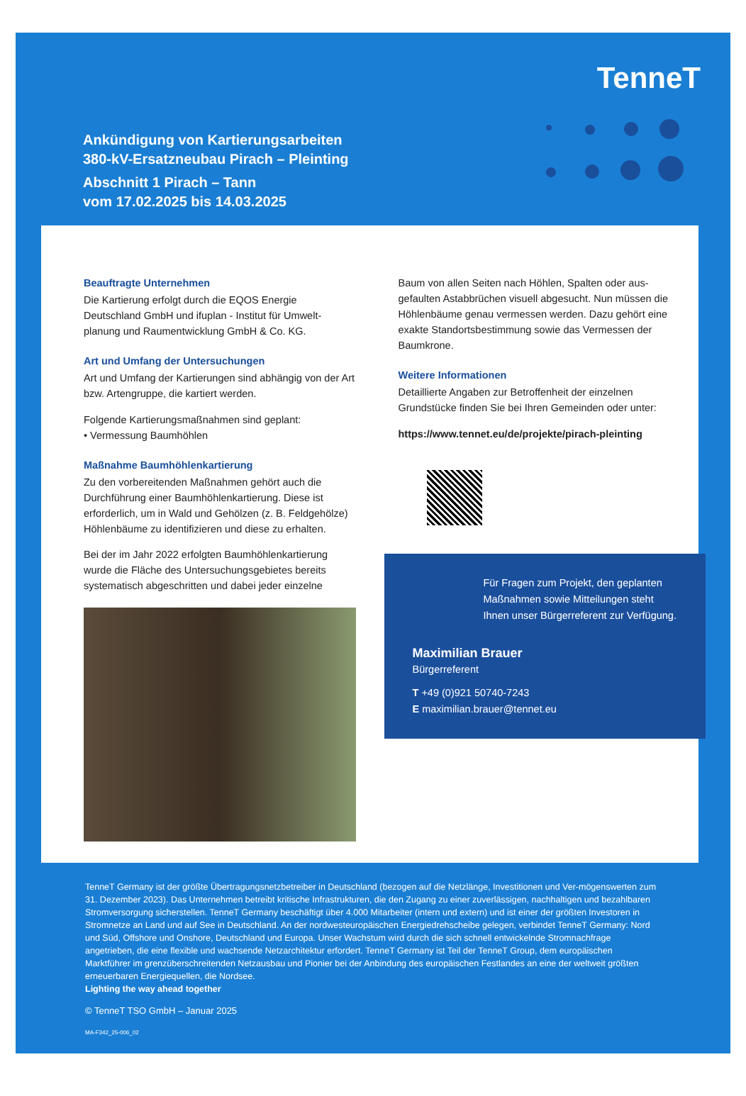TenneT
Ankündigung von Kartierungsarbeiten
380-kV-Ersatzneubau Pirach – Pleinting
Abschnitt 1 Pirach – Tann
vom 17.02.2025 bis 14.03.2025
Beauftragte Unternehmen
Die Kartierung erfolgt durch die EQOS Energie Deutschland GmbH und ifuplan - Institut für Umwelt-planung und Raumentwicklung GmbH & Co. KG.
Art und Umfang der Untersuchungen
Art und Umfang der Kartierungen sind abhängig von der Art bzw. Artengruppe, die kartiert werden.
Folgende Kartierungsmaßnahmen sind geplant:
• Vermessung Baumhöhlen
Maßnahme Baumhöhlenkartierung
Zu den vorbereitenden Maßnahmen gehört auch die Durchführung einer Baumhöhlenkartierung. Diese ist erforderlich, um in Wald und Gehölzen (z. B. Feldgehölze) Höhlenbäume zu identifizieren und diese zu erhalten.
Bei der im Jahr 2022 erfolgten Baumhöhlenkartierung wurde die Fläche des Untersuchungsgebietes bereits systematisch abgeschritten und dabei jeder einzelne
Baum von allen Seiten nach Höhlen, Spalten oder aus-gefaulten Astabbrüchen visuell abgesucht. Nun müssen die Höhlenbäume genau vermessen werden. Dazu gehört eine exakte Standortsbestimmung sowie das Vermessen der Baumkrone.
Weitere Informationen
Detaillierte Angaben zur Betroffenheit der einzelnen Grundstücke finden Sie bei Ihren Gemeinden oder unter:
https://www.tennet.eu/de/projekte/pirach-pleinting
Für Fragen zum Projekt, den geplanten Maßnahmen sowie Mitteilungen steht Ihnen unser Bürgerreferent zur Verfügung.
Maximilian Brauer
Bürgerreferent
T +49 (0)921 50740-7243
E maximilian.brauer@tennet.eu
TenneT Germany ist der größte Übertragungsnetzbetreiber in Deutschland (bezogen auf die Netzlänge, Investitionen und Ver-mögenswerten zum 31. Dezember 2023). Das Unternehmen betreibt kritische Infrastrukturen, die den Zugang zu einer zuverlässigen, nachhaltigen und bezahlbaren Stromversorgung sicherstellen. TenneT Germany beschäftigt über 4.000 Mitarbeiter (intern und extern) und ist einer der größten Investoren in Stromnetze an Land und auf See in Deutschland. An der nordwesteuropäischen Energiedrehscheibe gelegen, verbindet TenneT Germany: Nord und Süd, Offshore und Onshore, Deutschland und Europa. Unser Wachstum wird durch die sich schnell entwickelnde Stromnachfrage angetrieben, die eine flexible und wachsende Netzarchitektur erfordert. TenneT Germany ist Teil der TenneT Group, dem europäischen Marktführer im grenzüberschreitenden Netzausbau und Pionier bei der Anbindung des europäischen Festlandes an eine der weltweit größten erneuerbaren Energiequellen, die Nordsee.
Lighting the way ahead together
© TenneT TSO GmbH – Januar 2025
MA-F342_25-006_02